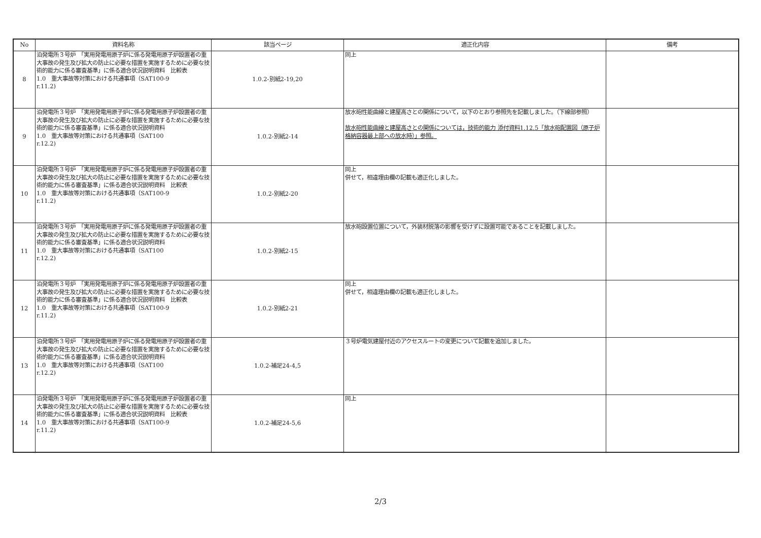| No | 資料名称 | 該当ページ | 適正化内容 | 備考 |
| --- | --- | --- | --- | --- |
| 8 | 泊発電所３号炉 「実用発電用原子炉に係る発電用原子炉設置者の重大事故の発生及び拡大の防止に必要な措置を実施するために必要な技術的能力に係る審査基準」に係る適合状況説明資料 比較表 1.0 重大事故等対策における共通事項（SAT100-9 r.11.2) | 1.0.2-別紙2-19,20 | 同上 | |
| 9 | 泊発電所３号炉 「実用発電用原子炉に係る発電用原子炉設置者の重大事故の発生及び拡大の防止に必要な措置を実施するために必要な技術的能力に係る審査基準」に係る適合状況説明資料 1.0 重大事故等対策における共通事項（SAT100 r.12.2) | 1.0.2-別紙2-14 | 放水砲性能曲線と建屋高さとの関係について，以下のとおり参照先を記載しました。（下線部参照） 放水砲性能曲線と建屋高さとの関係については，技術的能力 添付資料1.12.5「放水砲配置図（原子炉格納容器最上部への放水時）」参照。 | |
| 10 | 泊発電所３号炉 「実用発電用原子炉に係る発電用原子炉設置者の重大事故の発生及び拡大の防止に必要な措置を実施するために必要な技術的能力に係る審査基準」に係る適合状況説明資料 比較表 1.0 重大事故等対策における共通事項（SAT100-9 r.11.2) | 1.0.2-別紙2-20 | 同上 併せて，相違理由欄の記載も適正化しました。 | |
| 11 | 泊発電所３号炉 「実用発電用原子炉に係る発電用原子炉設置者の重大事故の発生及び拡大の防止に必要な措置を実施するために必要な技術的能力に係る審査基準」に係る適合状況説明資料 1.0 重大事故等対策における共通事項（SAT100 r.12.2) | 1.0.2-別紙2-15 | 放水砲設置位置について，外装材脱落の影響を受けずに設置可能であることを記載しました。 | |
| 12 | 泊発電所３号炉 「実用発電用原子炉に係る発電用原子炉設置者の重大事故の発生及び拡大の防止に必要な措置を実施するために必要な技術的能力に係る審査基準」に係る適合状況説明資料 比較表 1.0 重大事故等対策における共通事項（SAT100-9 r.11.2) | 1.0.2-別紙2-21 | 同上 併せて，相違理由欄の記載も適正化しました。 | |
| 13 | 泊発電所３号炉 「実用発電用原子炉に係る発電用原子炉設置者の重大事故の発生及び拡大の防止に必要な措置を実施するために必要な技術的能力に係る審査基準」に係る適合状況説明資料 1.0 重大事故等対策における共通事項（SAT100 r.12.2) | 1.0.2-補足24-4,5 | ３号炉電気建屋付近のアクセスルートの変更について記載を追加しました。 | |
| 14 | 泊発電所３号炉 「実用発電用原子炉に係る発電用原子炉設置者の重大事故の発生及び拡大の防止に必要な措置を実施するために必要な技術的能力に係る審査基準」に係る適合状況説明資料 比較表 1.0 重大事故等対策における共通事項（SAT100-9 r.11.2) | 1.0.2-補足24-5,6 | 同上 | |
2/3